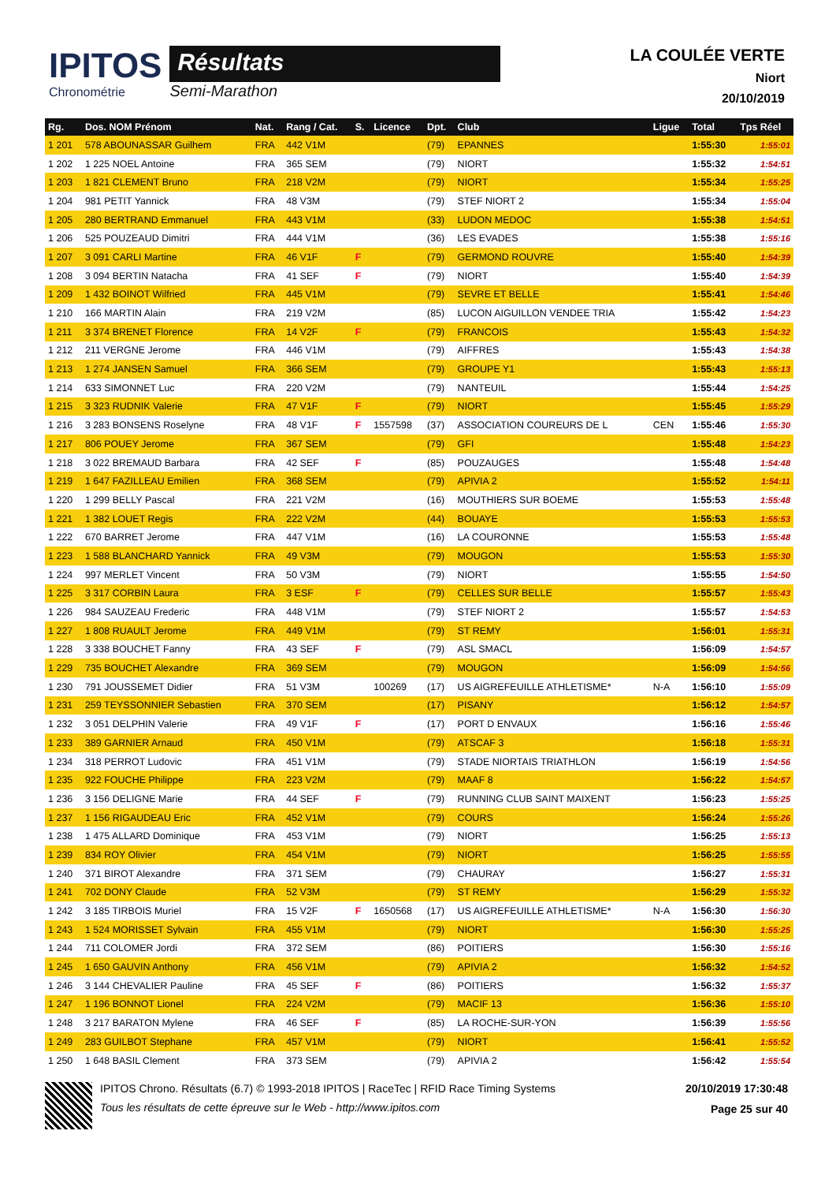IPITOS
Chronométrie
Résultats
Semi-Marathon
LA COULÉE VERTE
Niort
20/10/2019
| Rg. | Dos. NOM Prénom | Nat. | Rang / Cat. | S. | Licence | Dpt. | Club | Ligue | Total | Tps Réel |
| --- | --- | --- | --- | --- | --- | --- | --- | --- | --- | --- |
| 1 201 | 578 ABOUNASSAR Guilhem | FRA | 442 V1M | | | (79) | EPANNES | | 1:55:30 | 1:55:01 |
| 1 202 | 1 225 NOEL Antoine | FRA | 365 SEM | | | (79) | NIORT | | 1:55:32 | 1:54:51 |
| 1 203 | 1 821 CLEMENT Bruno | FRA | 218 V2M | | | (79) | NIORT | | 1:55:34 | 1:55:25 |
| 1 204 | 981 PETIT Yannick | FRA | 48 V3M | | | (79) | STEF NIORT 2 | | 1:55:34 | 1:55:04 |
| 1 205 | 280 BERTRAND Emmanuel | FRA | 443 V1M | | | (33) | LUDON MEDOC | | 1:55:38 | 1:54:51 |
| 1 206 | 525 POUZEAUD Dimitri | FRA | 444 V1M | | | (36) | LES EVADES | | 1:55:38 | 1:55:16 |
| 1 207 | 3 091 CARLI Martine | FRA | 46 V1F | F | | (79) | GERMOND ROUVRE | | 1:55:40 | 1:54:39 |
| 1 208 | 3 094 BERTIN Natacha | FRA | 41 SEF | F | | (79) | NIORT | | 1:55:40 | 1:54:39 |
| 1 209 | 1 432 BOINOT Wilfried | FRA | 445 V1M | | | (79) | SEVRE ET BELLE | | 1:55:41 | 1:54:46 |
| 1 210 | 166 MARTIN Alain | FRA | 219 V2M | | | (85) | LUCON AIGUILLON VENDEE TRIA | | 1:55:42 | 1:54:23 |
| 1 211 | 3 374 BRENET Florence | FRA | 14 V2F | F | | (79) | FRANCOIS | | 1:55:43 | 1:54:32 |
| 1 212 | 211 VERGNE Jerome | FRA | 446 V1M | | | (79) | AIFFRES | | 1:55:43 | 1:54:38 |
| 1 213 | 1 274 JANSEN Samuel | FRA | 366 SEM | | | (79) | GROUPE Y1 | | 1:55:43 | 1:55:13 |
| 1 214 | 633 SIMONNET Luc | FRA | 220 V2M | | | (79) | NANTEUIL | | 1:55:44 | 1:54:25 |
| 1 215 | 3 323 RUDNIK Valerie | FRA | 47 V1F | F | | (79) | NIORT | | 1:55:45 | 1:55:29 |
| 1 216 | 3 283 BONSENS Roselyne | FRA | 48 V1F | F | 1557598 | (37) | ASSOCIATION COUREURS DE L | CEN | 1:55:46 | 1:55:30 |
| 1 217 | 806 POUEY Jerome | FRA | 367 SEM | | | (79) | GFI | | 1:55:48 | 1:54:23 |
| 1 218 | 3 022 BREMAUD Barbara | FRA | 42 SEF | F | | (85) | POUZAUGES | | 1:55:48 | 1:54:48 |
| 1 219 | 1 647 FAZILLEAU Emilien | FRA | 368 SEM | | | (79) | APIVIA 2 | | 1:55:52 | 1:54:11 |
| 1 220 | 1 299 BELLY Pascal | FRA | 221 V2M | | | (16) | MOUTHIERS SUR BOEME | | 1:55:53 | 1:55:48 |
| 1 221 | 1 382 LOUET Regis | FRA | 222 V2M | | | (44) | BOUAYE | | 1:55:53 | 1:55:53 |
| 1 222 | 670 BARRET Jerome | FRA | 447 V1M | | | (16) | LA COURONNE | | 1:55:53 | 1:55:48 |
| 1 223 | 1 588 BLANCHARD Yannick | FRA | 49 V3M | | | (79) | MOUGON | | 1:55:53 | 1:55:30 |
| 1 224 | 997 MERLET Vincent | FRA | 50 V3M | | | (79) | NIORT | | 1:55:55 | 1:54:50 |
| 1 225 | 3 317 CORBIN Laura | FRA | 3 ESF | F | | (79) | CELLES SUR BELLE | | 1:55:57 | 1:55:43 |
| 1 226 | 984 SAUZEAU Frederic | FRA | 448 V1M | | | (79) | STEF NIORT 2 | | 1:55:57 | 1:54:53 |
| 1 227 | 1 808 RUAULT Jerome | FRA | 449 V1M | | | (79) | ST REMY | | 1:56:01 | 1:55:31 |
| 1 228 | 3 338 BOUCHET Fanny | FRA | 43 SEF | F | | (79) | ASL SMACL | | 1:56:09 | 1:54:57 |
| 1 229 | 735 BOUCHET Alexandre | FRA | 369 SEM | | | (79) | MOUGON | | 1:56:09 | 1:54:56 |
| 1 230 | 791 JOUSSEMET Didier | FRA | 51 V3M | | 100269 | (17) | US AIGREFEUILLE ATHLETISME* | N-A | 1:56:10 | 1:55:09 |
| 1 231 | 259 TEYSSONNIER Sebastien | FRA | 370 SEM | | | (17) | PISANY | | 1:56:12 | 1:54:57 |
| 1 232 | 3 051 DELPHIN Valerie | FRA | 49 V1F | F | | (17) | PORT D ENVAUX | | 1:56:16 | 1:55:46 |
| 1 233 | 389 GARNIER Arnaud | FRA | 450 V1M | | | (79) | ATSCAF 3 | | 1:56:18 | 1:55:31 |
| 1 234 | 318 PERROT Ludovic | FRA | 451 V1M | | | (79) | STADE NIORTAIS TRIATHLON | | 1:56:19 | 1:54:56 |
| 1 235 | 922 FOUCHE Philippe | FRA | 223 V2M | | | (79) | MAAF 8 | | 1:56:22 | 1:54:57 |
| 1 236 | 3 156 DELIGNE Marie | FRA | 44 SEF | F | | (79) | RUNNING CLUB SAINT MAIXENT | | 1:56:23 | 1:55:25 |
| 1 237 | 1 156 RIGAUDEAU Eric | FRA | 452 V1M | | | (79) | COURS | | 1:56:24 | 1:55:26 |
| 1 238 | 1 475 ALLARD Dominique | FRA | 453 V1M | | | (79) | NIORT | | 1:56:25 | 1:55:13 |
| 1 239 | 834 ROY Olivier | FRA | 454 V1M | | | (79) | NIORT | | 1:56:25 | 1:55:55 |
| 1 240 | 371 BIROT Alexandre | FRA | 371 SEM | | | (79) | CHAURAY | | 1:56:27 | 1:55:31 |
| 1 241 | 702 DONY Claude | FRA | 52 V3M | | | (79) | ST REMY | | 1:56:29 | 1:55:32 |
| 1 242 | 3 185 TIRBOIS Muriel | FRA | 15 V2F | F | 1650568 | (17) | US AIGREFEUILLE ATHLETISME* | N-A | 1:56:30 | 1:56:30 |
| 1 243 | 1 524 MORISSET Sylvain | FRA | 455 V1M | | | (79) | NIORT | | 1:56:30 | 1:55:25 |
| 1 244 | 711 COLOMER Jordi | FRA | 372 SEM | | | (86) | POITIERS | | 1:56:30 | 1:55:16 |
| 1 245 | 1 650 GAUVIN Anthony | FRA | 456 V1M | | | (79) | APIVIA 2 | | 1:56:32 | 1:54:52 |
| 1 246 | 3 144 CHEVALIER Pauline | FRA | 45 SEF | F | | (86) | POITIERS | | 1:56:32 | 1:55:37 |
| 1 247 | 1 196 BONNOT Lionel | FRA | 224 V2M | | | (79) | MACIF 13 | | 1:56:36 | 1:55:10 |
| 1 248 | 3 217 BARATON Mylene | FRA | 46 SEF | F | | (85) | LA ROCHE-SUR-YON | | 1:56:39 | 1:55:56 |
| 1 249 | 283 GUILBOT Stephane | FRA | 457 V1M | | | (79) | NIORT | | 1:56:41 | 1:55:52 |
| 1 250 | 1 648 BASIL Clement | FRA | 373 SEM | | | (79) | APIVIA 2 | | 1:56:42 | 1:55:54 |
IPITOS Chrono. Résultats (6.7) © 1993-2018 IPITOS | RaceTec | RFID Race Timing Systems
Tous les résultats de cette épreuve sur le Web - http://www.ipitos.com
20/10/2019 17:30:48
Page 25 sur 40